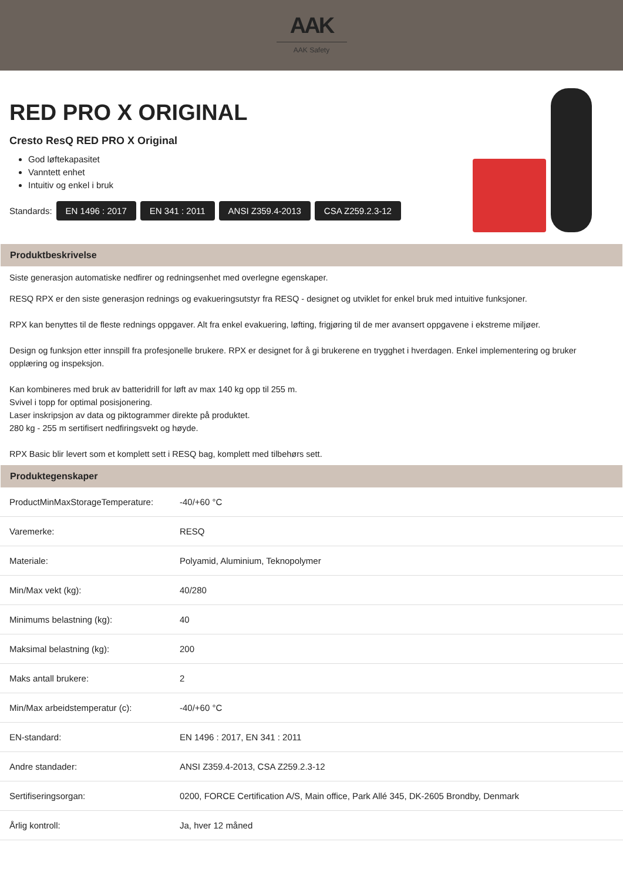AAK
AAK Safety
RED PRO X ORIGINAL
Cresto ResQ RED PRO X Original
God løftekapasitet
Vanntett enhet
Intuitiv og enkel i bruk
Standards: EN 1496 : 2017 EN 341 : 2011 ANSI Z359.4-2013 CSA Z259.2.3-12
Produktbeskrivelse
Siste generasjon automatiske nedfirer og redningsenhet med overlegne egenskaper.
RESQ RPX er den siste generasjon rednings og evakueringsutstyr fra RESQ - designet og utviklet for enkel bruk med intuitive funksjoner.
RPX kan benyttes til de fleste rednings oppgaver. Alt fra enkel evakuering, løfting, frigjøring til de mer avansert oppgavene i ekstreme miljøer.
Design og funksjon etter innspill fra profesjonelle brukere. RPX er designet for å gi brukerene en trygghet i hverdagen. Enkel implementering og bruker opplæring og inspeksjon.
Kan kombineres med bruk av batteridrill for løft av max 140 kg opp til 255 m.
Svivel i topp for optimal posisjonering.
Laser inskripsjon av data og piktogrammer direkte på produktet.
280 kg - 255 m sertifisert nedfiringsvekt og høyde.
RPX Basic blir levert som et komplett sett i RESQ bag, komplett med tilbehørs sett.
Produktegenskaper
| ProductMinMaxStorageTemperature: | -40/+60 °C |
| Varemerke: | RESQ |
| Materiale: | Polyamid, Aluminium, Teknopolymer |
| Min/Max vekt (kg): | 40/280 |
| Minimums belastning (kg): | 40 |
| Maksimal belastning (kg): | 200 |
| Maks antall brukere: | 2 |
| Min/Max arbeidstemperatur (c): | -40/+60 °C |
| EN-standard: | EN 1496 : 2017, EN 341 : 2011 |
| Andre standader: | ANSI Z359.4-2013, CSA Z259.2.3-12 |
| Sertifiseringsorgan: | 0200, FORCE Certification A/S, Main office, Park Allé 345, DK-2605 Brondby, Denmark |
| Årlig kontroll: | Ja, hver 12 måned |